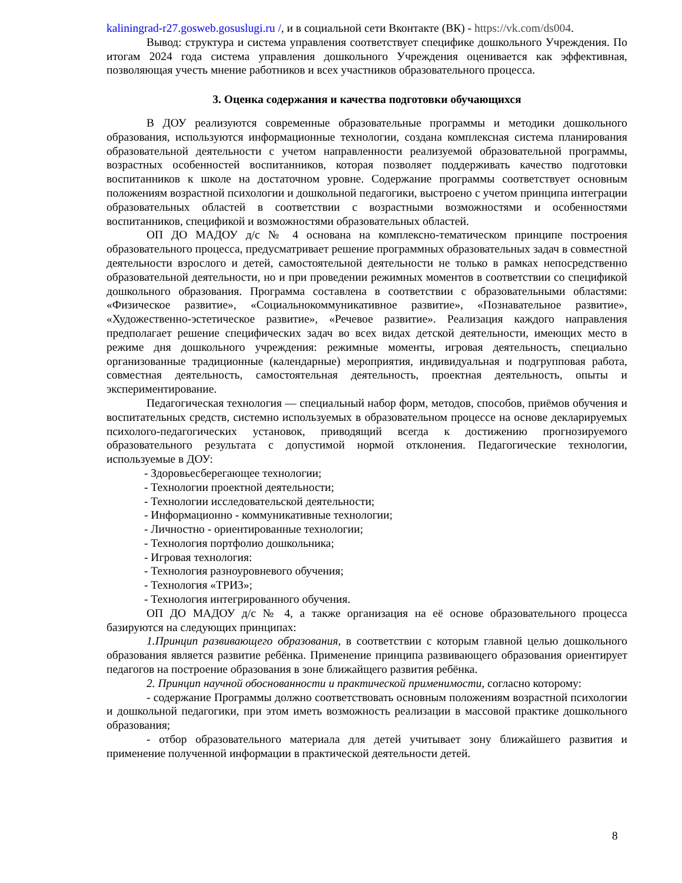kaliningrad-r27.gosweb.gosuslugi.ru /, и в социальной сети Вконтакте (ВК) - https://vk.com/ds004.
Вывод: структура и система управления соответствует специфике дошкольного Учреждения. По итогам 2024 года система управления дошкольного Учреждения оценивается как эффективная, позволяющая учесть мнение работников и всех участников образовательного процесса.
3. Оценка содержания и качества подготовки обучающихся
В ДОУ реализуются современные образовательные программы и методики дошкольного образования, используются информационные технологии, создана комплексная система планирования образовательной деятельности с учетом направленности реализуемой образовательной программы, возрастных особенностей воспитанников, которая позволяет поддерживать качество подготовки воспитанников к школе на достаточном уровне. Содержание программы соответствует основным положениям возрастной психологии и дошкольной педагогики, выстроено с учетом принципа интеграции образовательных областей в соответствии с возрастными возможностями и особенностями воспитанников, спецификой и возможностями образовательных областей.
ОП ДО МАДОУ д/с № 4 основана на комплексно-тематическом принципе построения образовательного процесса, предусматривает решение программных образовательных задач в совместной деятельности взрослого и детей, самостоятельной деятельности не только в рамках непосредственно образовательной деятельности, но и при проведении режимных моментов в соответствии со спецификой дошкольного образования. Программа составлена в соответствии с образовательными областями: «Физическое развитие», «Социальнокоммуникативное развитие», «Познавательное развитие», «Художественно-эстетическое развитие», «Речевое развитие». Реализация каждого направления предполагает решение специфических задач во всех видах детской деятельности, имеющих место в режиме дня дошкольного учреждения: режимные моменты, игровая деятельность, специально организованные традиционные (календарные) мероприятия, индивидуальная и подгрупповая работа, совместная деятельность, самостоятельная деятельность, проектная деятельность, опыты и экспериментирование.
Педагогическая технология — специальный набор форм, методов, способов, приёмов обучения и воспитательных средств, системно используемых в образовательном процессе на основе декларируемых психолого-педагогических установок, приводящий всегда к достижению прогнозируемого образовательного результата с допустимой нормой отклонения. Педагогические технологии, используемые в ДОУ:
- Здоровьесберегающее технологии;
- Технологии проектной деятельности;
- Технологии исследовательской деятельности;
- Информационно - коммуникативные технологии;
- Личностно - ориентированные технологии;
- Технология портфолио дошкольника;
- Игровая технология:
- Технология разноуровневого обучения;
- Технология «ТРИЗ»;
- Технология интегрированного обучения.
ОП ДО МАДОУ д/с № 4, а также организация на её основе образовательного процесса базируются на следующих принципах:
1.Принцип развивающего образования, в соответствии с которым главной целью дошкольного образования является развитие ребёнка. Применение принципа развивающего образования ориентирует педагогов на построение образования в зоне ближайщего развития ребёнка.
2. Принцип научной обоснованности и практической применимости, согласно которому:
- содержание Программы должно соответствовать основным положениям возрастной психологии и дошкольной педагогики, при этом иметь возможность реализации в массовой практике дошкольного образования;
- отбор образовательного материала для детей учитывает зону ближайшего развития и применение полученной информации в практической деятельности детей.
8